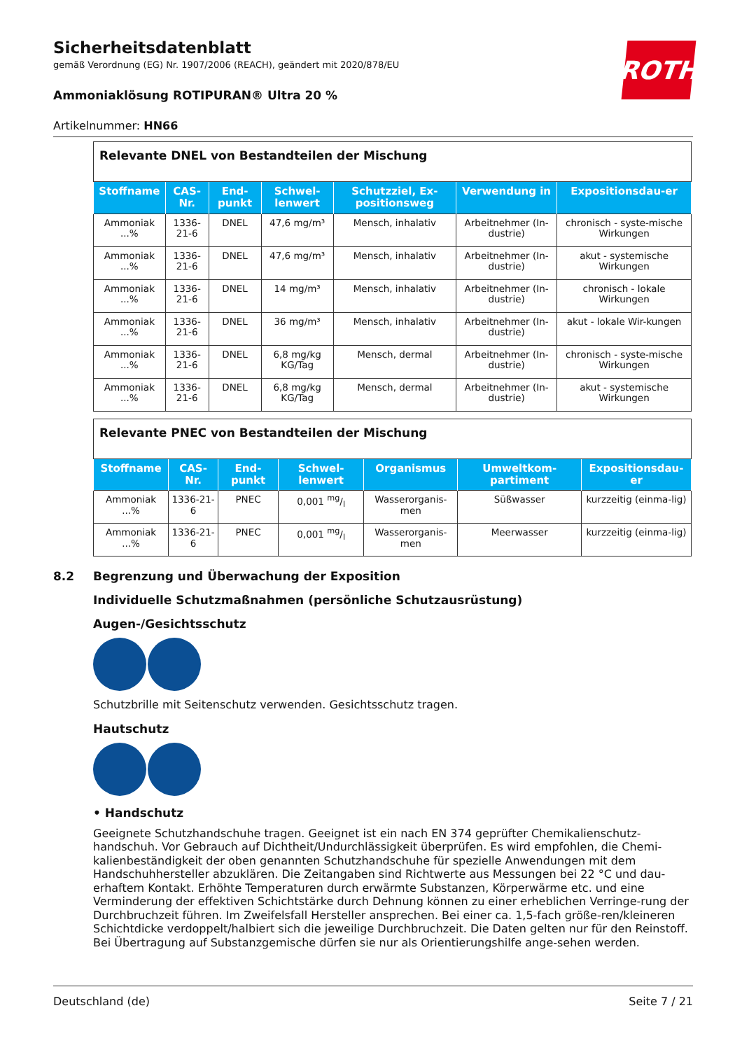Sicherheitsdatenblatt
gemäß Verordnung (EG) Nr. 1907/2006 (REACH), geändert mit 2020/878/EU
ROTH
Ammoniaklösung ROTIPURAN® Ultra 20 %
Artikelnummer: HN66
| Relevante DNEL von Bestandteilen der Mischung | | | | | | |
| Stoffname | CAS-Nr. | End-punkt | Schwel-lenwert | Schutzziel, Ex-positionsweg | Verwendung in | Expositionsdau-er |
| Ammoniak ...% | 1336-21-6 | DNEL | 47,6 mg/m³ | Mensch, inhalativ | Arbeitnehmer (In-dustrie) | chronisch - syste-mische Wirkungen |
| Ammoniak ...% | 1336-21-6 | DNEL | 47,6 mg/m³ | Mensch, inhalativ | Arbeitnehmer (In-dustrie) | akut - systemische Wirkungen |
| Ammoniak ...% | 1336-21-6 | DNEL | 14 mg/m³ | Mensch, inhalativ | Arbeitnehmer (In-dustrie) | chronisch - lokale Wirkungen |
| Ammoniak ...% | 1336-21-6 | DNEL | 36 mg/m³ | Mensch, inhalativ | Arbeitnehmer (In-dustrie) | akut - lokale Wir-kungen |
| Ammoniak ...% | 1336-21-6 | DNEL | 6,8 mg/kg KG/Tag | Mensch, dermal | Arbeitnehmer (In-dustrie) | chronisch - syste-mische Wirkungen |
| Ammoniak ...% | 1336-21-6 | DNEL | 6,8 mg/kg KG/Tag | Mensch, dermal | Arbeitnehmer (In-dustrie) | akut - systemische Wirkungen |
| Relevante PNEC von Bestandteilen der Mischung | | | | | | |
| Stoffname | CAS-Nr. | End-punkt | Schwel-lenwert | Organismus | Umweltkom-partiment | Expositionsdau-er |
| Ammoniak ...% | 1336-21-6 | PNEC | 0,001 mg/l | Wasserorganis-men | Süßwasser | kurzzeitig (einma-lig) |
| Ammoniak ...% | 1336-21-6 | PNEC | 0,001 mg/l | Wasserorganis-men | Meerwasser | kurzzeitig (einma-lig) |
8.2 Begrenzung und Überwachung der Exposition
Individuelle Schutzmaßnahmen (persönliche Schutzausrüstung)
Augen-/Gesichtsschutz
Schutzbrille mit Seitenschutz verwenden. Gesichtsschutz tragen.
Hautschutz
• Handschutz
Geeignete Schutzhandschuhe tragen. Geeignet ist ein nach EN 374 geprüfter Chemikalienschutz-handschuh. Vor Gebrauch auf Dichtheit/Undurchlässigkeit überprüfen. Es wird empfohlen, die Chemi-kalienbeständigkeit der oben genannten Schutzhandschuhe für spezielle Anwendungen mit dem Handschuhhersteller abzuklären. Die Zeitangaben sind Richtwerte aus Messungen bei 22 °C und dau-erhaftem Kontakt. Erhöhte Temperaturen durch erwärmte Substanzen, Körperwärme etc. und eine Verminderung der effektiven Schichtstärke durch Dehnung können zu einer erheblichen Verringe-rung der Durchbruchzeit führen. Im Zweifelsfall Hersteller ansprechen. Bei einer ca. 1,5-fach größe-ren/kleineren Schichtdicke verdoppelt/halbiert sich die jeweilige Durchbruchzeit. Die Daten gelten nur für den Reinstoff. Bei Übertragung auf Substanzgemische dürfen sie nur als Orientierungshilfe ange-sehen werden.
Deutschland (de) Seite 7 / 21